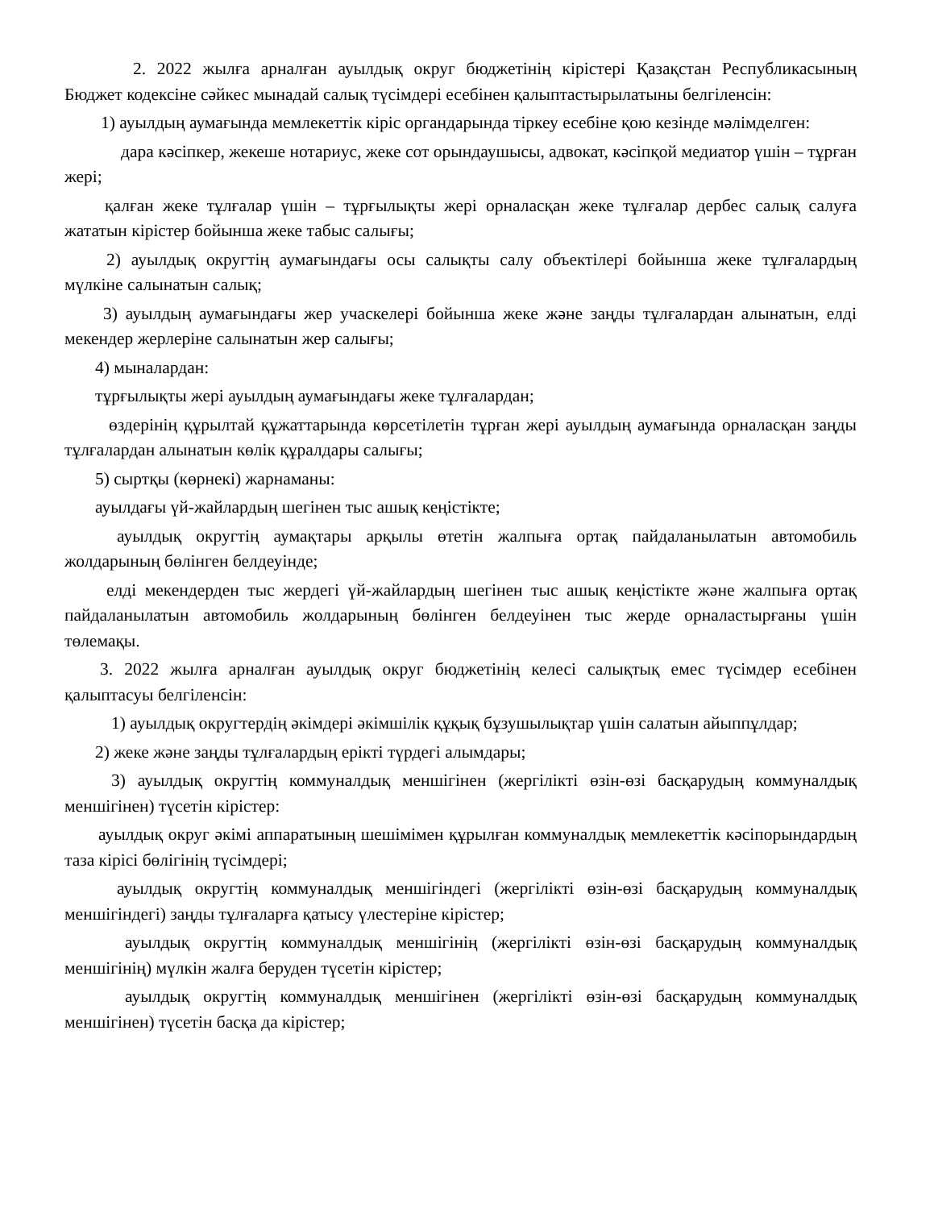2. 2022 жылға арналған ауылдық округ бюджетінің кірістері Қазақстан Республикасының Бюджет кодексіне сәйкес мынадай салық түсімдері есебінен қалыптастырылатыны белгіленсін:
1) ауылдың аумағында мемлекеттік кіріс органдарында тіркеу есебіне қою кезінде мәлімделген:
дара кәсіпкер, жекеше нотариус, жеке сот орындаушысы, адвокат, кәсіпқой медиатор үшін – тұрған жері;
қалған жеке тұлғалар үшін – тұрғылықты жері орналасқан жеке тұлғалар дербес салық салуға жататын кірістер бойынша жеке табыс салығы;
2) ауылдық округтің аумағындағы осы салықты салу объектілері бойынша жеке тұлғалардың мүлкіне салынатын салық;
3) ауылдың аумағындағы жер учаскелері бойынша жеке және заңды тұлғалардан алынатын, елді мекендер жерлеріне салынатын жер салығы;
4) мыналардан:
тұрғылықты жері ауылдың аумағындағы жеке тұлғалардан;
өздерінің құрылтай құжаттарында көрсетілетін тұрған жері ауылдың аумағында орналасқан заңды тұлғалардан алынатын көлік құралдары салығы;
5) сыртқы (көрнекі) жарнаманы:
ауылдағы үй-жайлардың шегінен тыс ашық кеңістікте;
ауылдық округтің аумақтары арқылы өтетін жалпыға ортақ пайдаланылатын автомобиль жолдарының бөлінген белдеуінде;
елді мекендерден тыс жердегі үй-жайлардың шегінен тыс ашық кеңістікте және жалпыға ортақ пайдаланылатын автомобиль жолдарының бөлінген белдеуінен тыс жерде орналастырғаны үшін төлемақы.
3. 2022 жылға арналған ауылдық округ бюджетінің келесі салықтық емес түсімдер есебінен қалыптасуы белгіленсін:
1) ауылдық округтердің әкімдері әкімшілік құқық бұзушылықтар үшін салатын айыппұлдар;
2) жеке және заңды тұлғалардың ерікті түрдегі алымдары;
3) ауылдық округтің коммуналдық меншігінен (жергілікті өзін-өзі басқарудың коммуналдық меншігінен) түсетін кірістер:
ауылдық округ әкімі аппаратының шешімімен құрылған коммуналдық мемлекеттік кәсіпорындардың таза кірісі бөлігінің түсімдері;
ауылдық округтің коммуналдық меншігіндегі (жергілікті өзін-өзі басқарудың коммуналдық меншігіндегі) заңды тұлғаларға қатысу үлестеріне кірістер;
ауылдық округтің коммуналдық меншігінің (жергілікті өзін-өзі басқарудың коммуналдық меншігінің) мүлкін жалға беруден түсетін кірістер;
ауылдық округтің коммуналдық меншігінен (жергілікті өзін-өзі басқарудың коммуналдық меншігінен) түсетін басқа да кірістер;